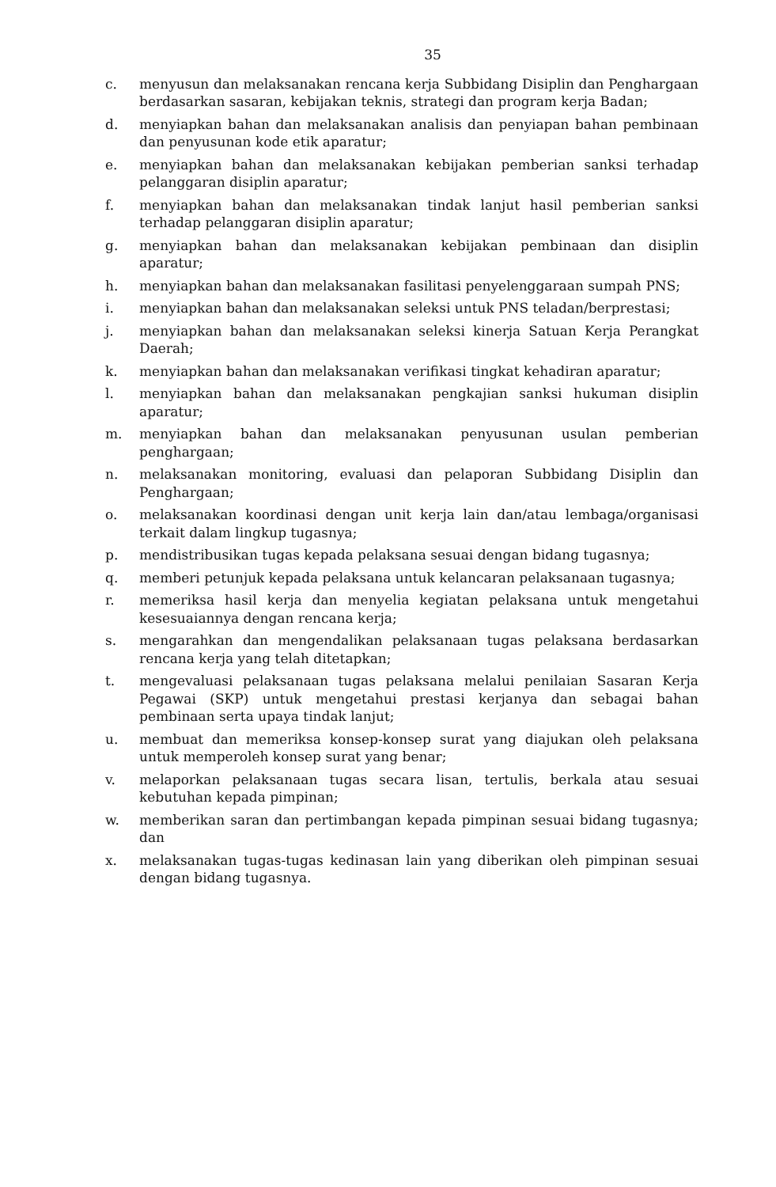35
c. menyusun dan melaksanakan rencana kerja Subbidang Disiplin dan Penghargaan berdasarkan sasaran, kebijakan teknis, strategi dan program kerja Badan;
d. menyiapkan bahan dan melaksanakan analisis dan penyiapan bahan pembinaan dan penyusunan kode etik aparatur;
e. menyiapkan bahan dan melaksanakan kebijakan pemberian sanksi terhadap pelanggaran disiplin aparatur;
f. menyiapkan bahan dan melaksanakan tindak lanjut hasil pemberian sanksi terhadap pelanggaran disiplin aparatur;
g. menyiapkan bahan dan melaksanakan kebijakan pembinaan dan disiplin aparatur;
h. menyiapkan bahan dan melaksanakan fasilitasi penyelenggaraan sumpah PNS;
i. menyiapkan bahan dan melaksanakan seleksi untuk PNS teladan/berprestasi;
j. menyiapkan bahan dan melaksanakan seleksi kinerja Satuan Kerja Perangkat Daerah;
k. menyiapkan bahan dan melaksanakan verifikasi tingkat kehadiran aparatur;
l. menyiapkan bahan dan melaksanakan pengkajian sanksi hukuman disiplin aparatur;
m. menyiapkan bahan dan melaksanakan penyusunan usulan pemberian penghargaan;
n. melaksanakan monitoring, evaluasi dan pelaporan Subbidang Disiplin dan Penghargaan;
o. melaksanakan koordinasi dengan unit kerja lain dan/atau lembaga/organisasi terkait dalam lingkup tugasnya;
p. mendistribusikan tugas kepada pelaksana sesuai dengan bidang tugasnya;
q. memberi petunjuk kepada pelaksana untuk kelancaran pelaksanaan tugasnya;
r. memeriksa hasil kerja dan menyelia kegiatan pelaksana untuk mengetahui kesesuaiannya dengan rencana kerja;
s. mengarahkan dan mengendalikan pelaksanaan tugas pelaksana berdasarkan rencana kerja yang telah ditetapkan;
t. mengevaluasi pelaksanaan tugas pelaksana melalui penilaian Sasaran Kerja Pegawai (SKP) untuk mengetahui prestasi kerjanya dan sebagai bahan pembinaan serta upaya tindak lanjut;
u. membuat dan memeriksa konsep-konsep surat yang diajukan oleh pelaksana untuk memperoleh konsep surat yang benar;
v. melaporkan pelaksanaan tugas secara lisan, tertulis, berkala atau sesuai kebutuhan kepada pimpinan;
w. memberikan saran dan pertimbangan kepada pimpinan sesuai bidang tugasnya; dan
x. melaksanakan tugas-tugas kedinasan lain yang diberikan oleh pimpinan sesuai dengan bidang tugasnya.